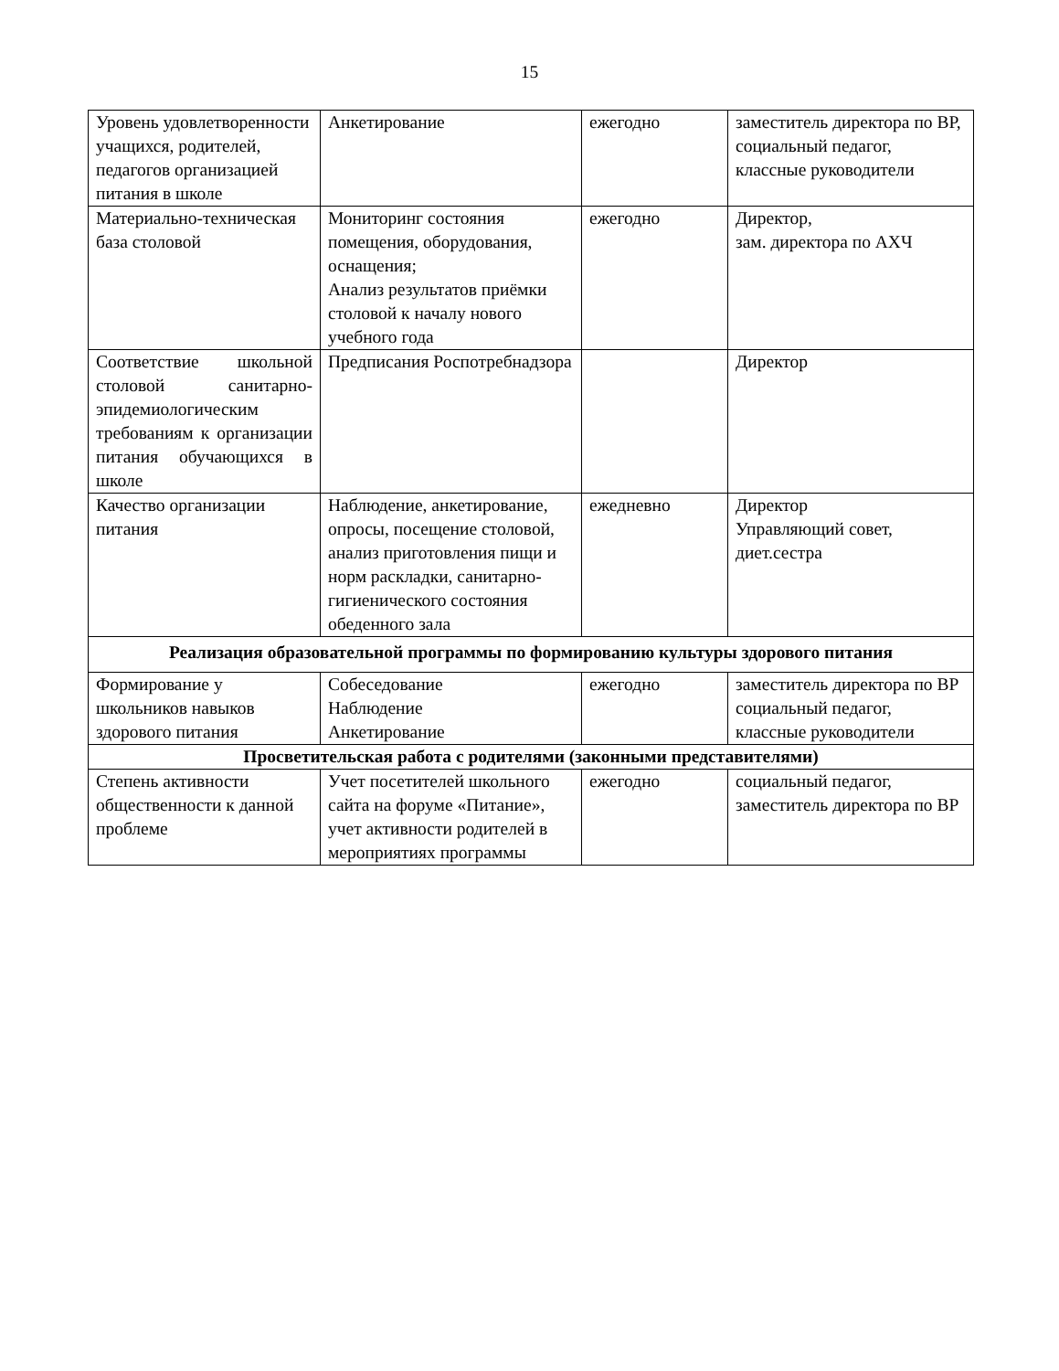15
| Уровень удовлетворенности учащихся, родителей, педагогов организацией питания в школе | Анкетирование | ежегодно | заместитель директора по ВР, социальный педагог, классные руководители |
| Материально-техническая база столовой | Мониторинг состояния помещения, оборудования, оснащения; Анализ результатов приёмки столовой к началу нового учебного года | ежегодно | Директор, зам. директора по АХЧ |
| Соответствие школьной столовой санитарно-эпидемиологическим требованиям к организации питания обучающихся в школе | Предписания Роспотребнадзора | | Директор |
| Качество организации питания | Наблюдение, анкетирование, опросы, посещение столовой, анализ приготовления пищи и норм раскладки, санитарно-гигиенического состояния обеденного зала | ежедневно | Директор Управляющий совет, диет.сестра |
| Реализация образовательной программы по формированию культуры здорового питания | | | |
| Формирование у школьников навыков здорового питания | Собеседование Наблюдение Анкетирование | ежегодно | заместитель директора по ВР социальный педагог, классные руководители |
| Просветительская работа с родителями (законными представителями) | | | |
| Степень активности общественности к данной проблеме | Учет посетителей школьного сайта на форуме «Питание», учет активности родителей в мероприятиях программы | ежегодно | социальный педагог, заместитель директора по ВР |